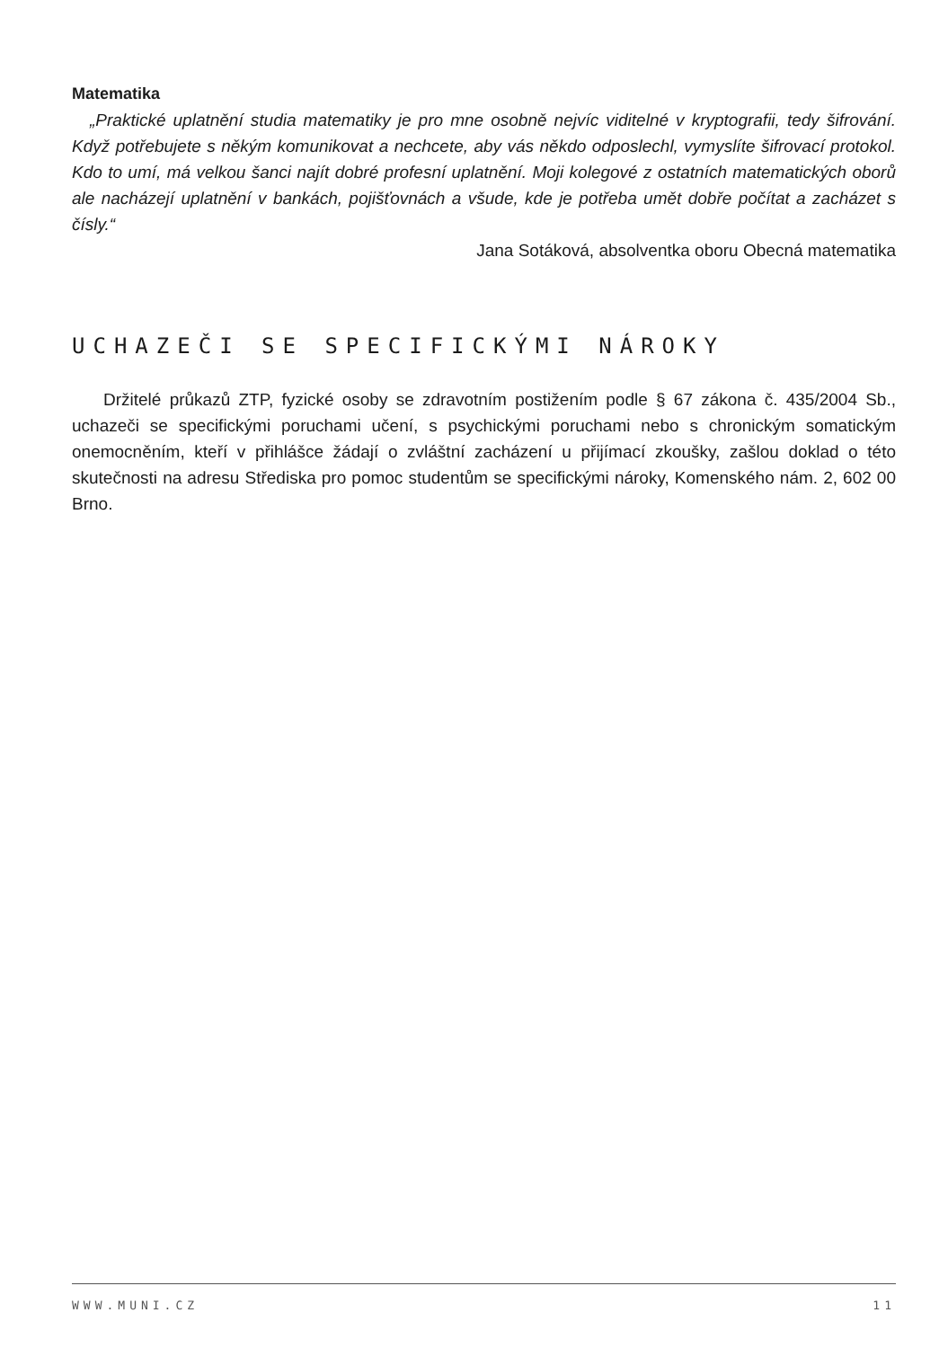Matematika
„Praktické uplatnění studia matematiky je pro mne osobně nejvíc viditelné v kryptografii, tedy šifrování. Když potřebujete s někým komunikovat a nechcete, aby vás někdo odposlechl, vymyslíte šifrovací protokol. Kdo to umí, má velkou šanci najít dobré profesní uplatnění. Moji kolegové z ostatních matematických oborů ale nacházejí uplatnění v bankách, pojišťovnách a všude, kde je potřeba umět dobře počítat a zacházet s čísly.“
Jana Sotáková, absolventka oboru Obecná matematika
UCHAZEČI SE SPECIFICKÝMI NÁROKY
Držitelé průkazů ZTP, fyzické osoby se zdravotním postižením podle § 67 zákona č. 435/2004 Sb., uchazeči se specifickými poruchami učení, s psychickými poruchami nebo s chronickým somatickým onemocněním, kteří v přihlášce žádají o zvláštní zacházení u přijímací zkoušky, zašlou doklad o této skutečnosti na adresu Střediska pro pomoc studentům se specifickými nároky, Komenského nám. 2, 602 00 Brno.
WWW.MUNI.CZ 11